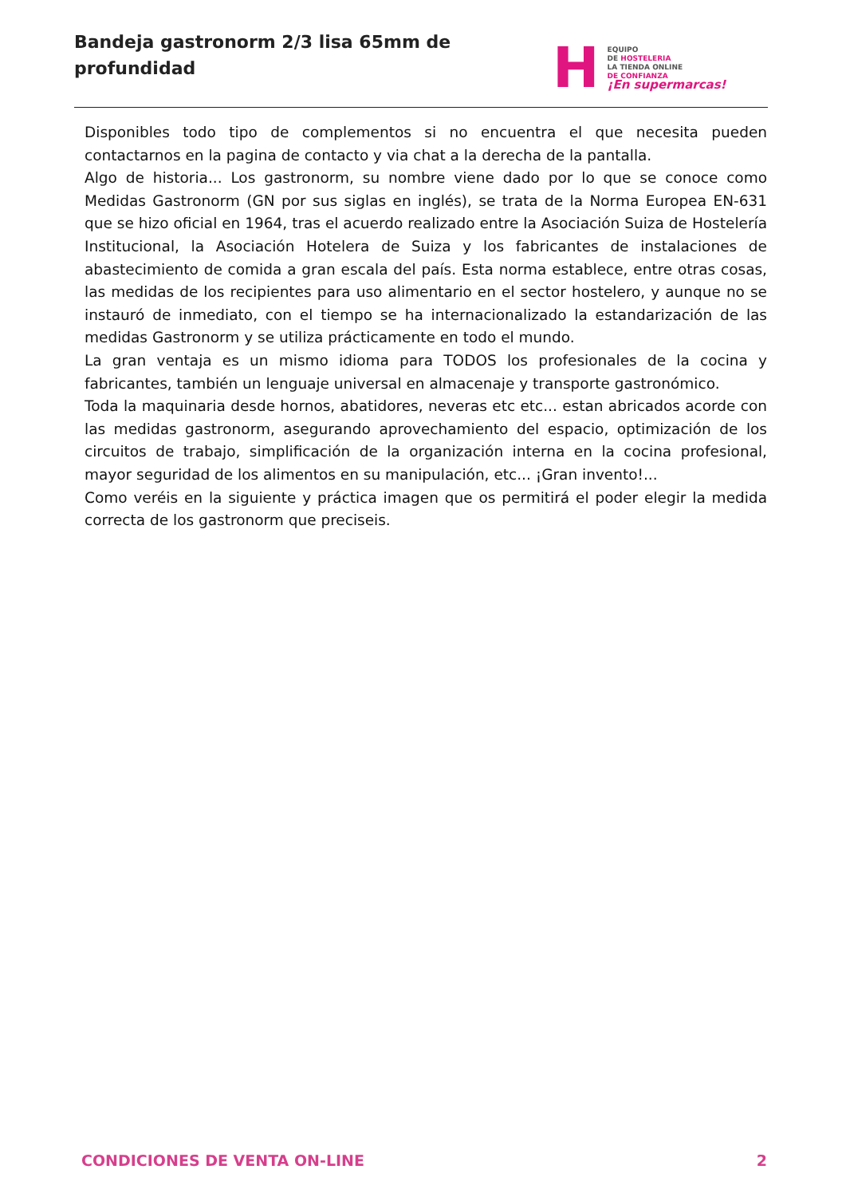Bandeja gastronorm 2/3 lisa 65mm de profundidad
H
EQUIPO
DE HOSTELERIA
LA TIENDA ONLINE
DE CONFIANZA
¡En supermarcas!
Disponibles todo tipo de complementos si no encuentra el que necesita pueden contactarnos en la pagina de contacto y via chat a la derecha de la pantalla.
Algo de historia... Los gastronorm, su nombre viene dado por lo que se conoce como Medidas Gastronorm (GN por sus siglas en inglés), se trata de la Norma Europea EN-631 que se hizo oficial en 1964, tras el acuerdo realizado entre la Asociación Suiza de Hostelería Institucional, la Asociación Hotelera de Suiza y los fabricantes de instalaciones de abastecimiento de comida a gran escala del país. Esta norma establece, entre otras cosas, las medidas de los recipientes para uso alimentario en el sector hostelero, y aunque no se instauró de inmediato, con el tiempo se ha internacionalizado la estandarización de las medidas Gastronorm y se utiliza prácticamente en todo el mundo.
La gran ventaja es un mismo idioma para TODOS los profesionales de la cocina y fabricantes, también un lenguaje universal en almacenaje y transporte gastronómico.
Toda la maquinaria desde hornos, abatidores, neveras etc etc... estan abricados acorde con las medidas gastronorm, asegurando aprovechamiento del espacio, optimización de los circuitos de trabajo, simplificación de la organización interna en la cocina profesional, mayor seguridad de los alimentos en su manipulación, etc... ¡Gran invento!...
Como veréis en la siguiente y práctica imagen que os permitirá el poder elegir la medida correcta de los gastronorm que preciseis.
CONDICIONES DE VENTA ON-LINE 2